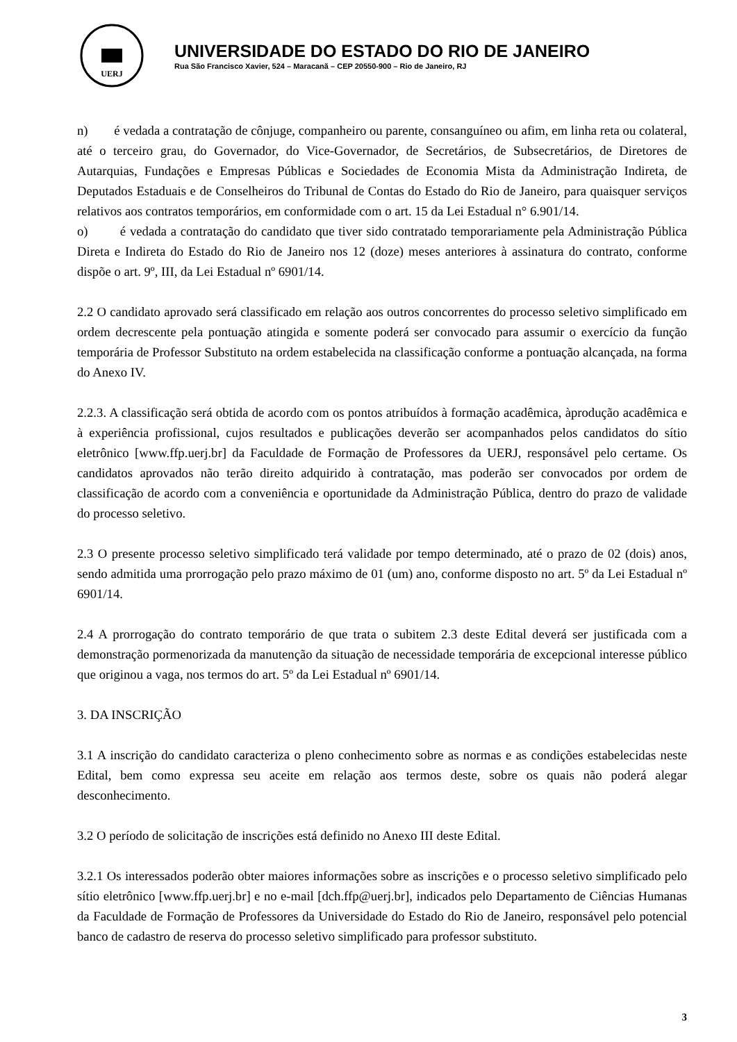UERJ
UNIVERSIDADE DO ESTADO DO RIO DE JANEIRO
Rua São Francisco Xavier, 524 – Maracanã – CEP 20550-900 – Rio de Janeiro, RJ
n) é vedada a contratação de cônjuge, companheiro ou parente, consanguíneo ou afim, em linha reta ou colateral, até o terceiro grau, do Governador, do Vice-Governador, de Secretários, de Subsecretários, de Diretores de Autarquias, Fundações e Empresas Públicas e Sociedades de Economia Mista da Administração Indireta, de Deputados Estaduais e de Conselheiros do Tribunal de Contas do Estado do Rio de Janeiro, para quaisquer serviços relativos aos contratos temporários, em conformidade com o art. 15 da Lei Estadual n° 6.901/14.
o) é vedada a contratação do candidato que tiver sido contratado temporariamente pela Administração Pública Direta e Indireta do Estado do Rio de Janeiro nos 12 (doze) meses anteriores à assinatura do contrato, conforme dispõe o art. 9º, III, da Lei Estadual nº 6901/14.
2.2 O candidato aprovado será classificado em relação aos outros concorrentes do processo seletivo simplificado em ordem decrescente pela pontuação atingida e somente poderá ser convocado para assumir o exercício da função temporária de Professor Substituto na ordem estabelecida na classificação conforme a pontuação alcançada, na forma do Anexo IV.
2.2.3. A classificação será obtida de acordo com os pontos atribuídos à formação acadêmica, àprodução acadêmica e à experiência profissional, cujos resultados e publicações deverão ser acompanhados pelos candidatos do sítio eletrônico [www.ffp.uerj.br] da Faculdade de Formação de Professores da UERJ, responsável pelo certame. Os candidatos aprovados não terão direito adquirido à contratação, mas poderão ser convocados por ordem de classificação de acordo com a conveniência e oportunidade da Administração Pública, dentro do prazo de validade do processo seletivo.
2.3 O presente processo seletivo simplificado terá validade por tempo determinado, até o prazo de 02 (dois) anos, sendo admitida uma prorrogação pelo prazo máximo de 01 (um) ano, conforme disposto no art. 5º da Lei Estadual nº 6901/14.
2.4 A prorrogação do contrato temporário de que trata o subitem 2.3 deste Edital deverá ser justificada com a demonstração pormenorizada da manutenção da situação de necessidade temporária de excepcional interesse público que originou a vaga, nos termos do art. 5º da Lei Estadual nº 6901/14.
3. DA INSCRIÇÃO
3.1 A inscrição do candidato caracteriza o pleno conhecimento sobre as normas e as condições estabelecidas neste Edital, bem como expressa seu aceite em relação aos termos deste, sobre os quais não poderá alegar desconhecimento.
3.2 O período de solicitação de inscrições está definido no Anexo III deste Edital.
3.2.1 Os interessados poderão obter maiores informações sobre as inscrições e o processo seletivo simplificado pelo sítio eletrônico [www.ffp.uerj.br] e no e-mail [dch.ffp@uerj.br], indicados pelo Departamento de Ciências Humanas da Faculdade de Formação de Professores da Universidade do Estado do Rio de Janeiro, responsável pelo potencial banco de cadastro de reserva do processo seletivo simplificado para professor substituto.
3